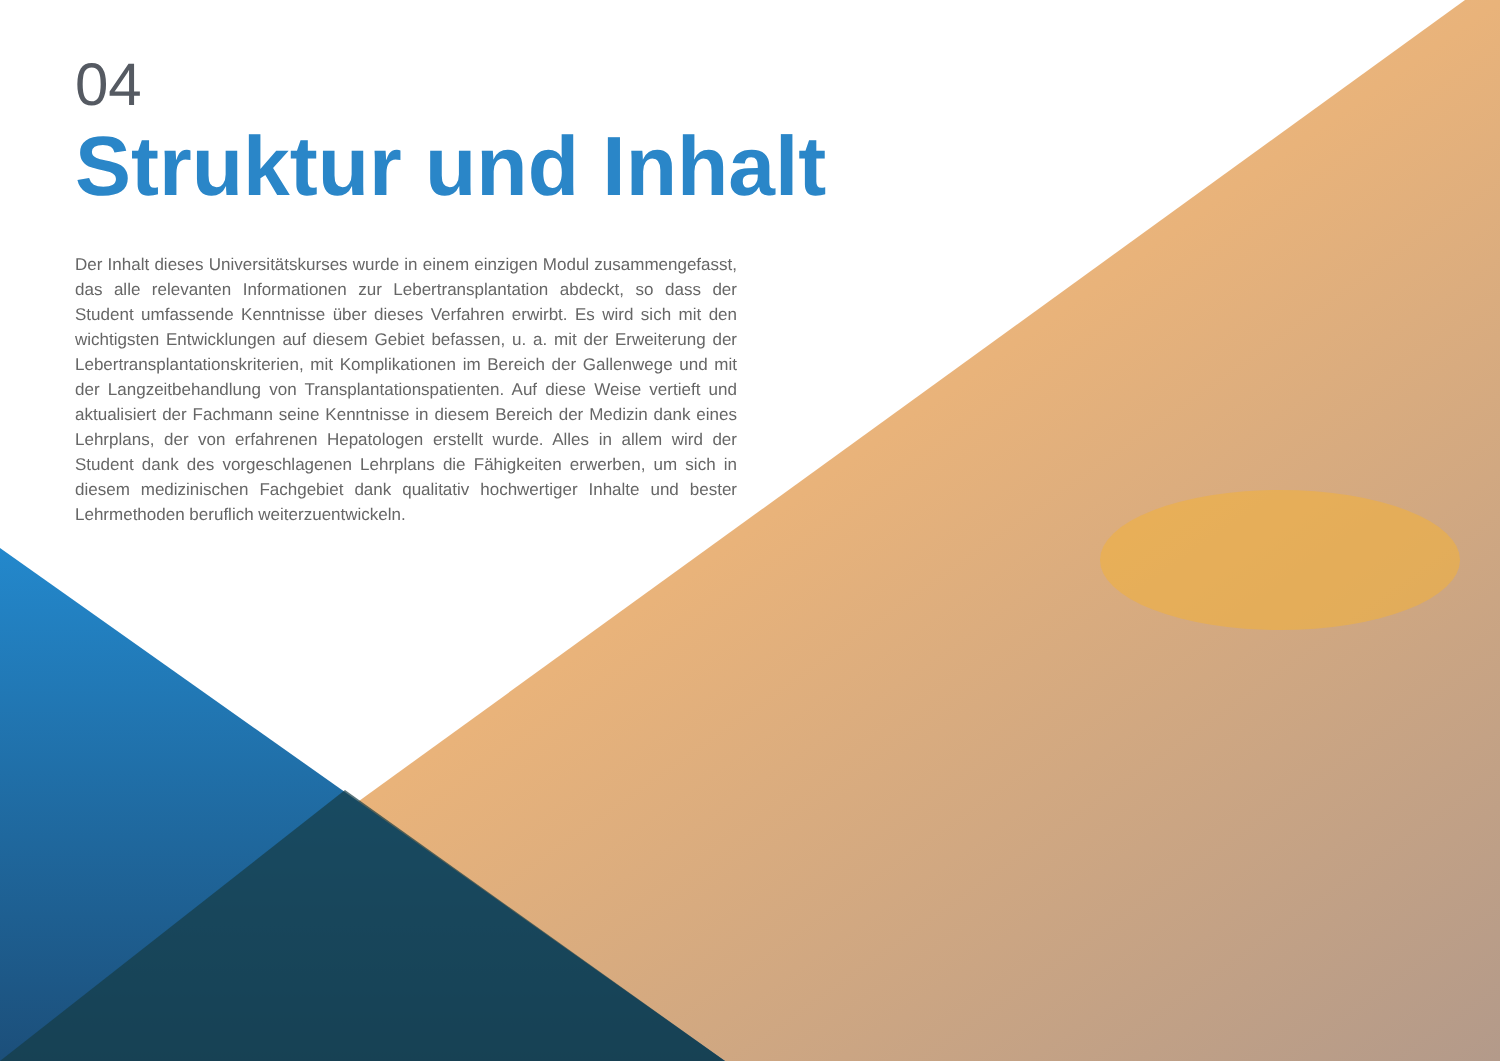04
Struktur und Inhalt
Der Inhalt dieses Universitätskurses wurde in einem einzigen Modul zusammengefasst, das alle relevanten Informationen zur Lebertransplantation abdeckt, so dass der Student umfassende Kenntnisse über dieses Verfahren erwirbt. Es wird sich mit den wichtigsten Entwicklungen auf diesem Gebiet befassen, u. a. mit der Erweiterung der Lebertransplantationskriterien, mit Komplikationen im Bereich der Gallenwege und mit der Langzeitbehandlung von Transplantationspatienten. Auf diese Weise vertieft und aktualisiert der Fachmann seine Kenntnisse in diesem Bereich der Medizin dank eines Lehrplans, der von erfahrenen Hepatologen erstellt wurde. Alles in allem wird der Student dank des vorgeschlagenen Lehrplans die Fähigkeiten erwerben, um sich in diesem medizinischen Fachgebiet dank qualitativ hochwertiger Inhalte und bester Lehrmethoden beruflich weiterzuentwickeln.